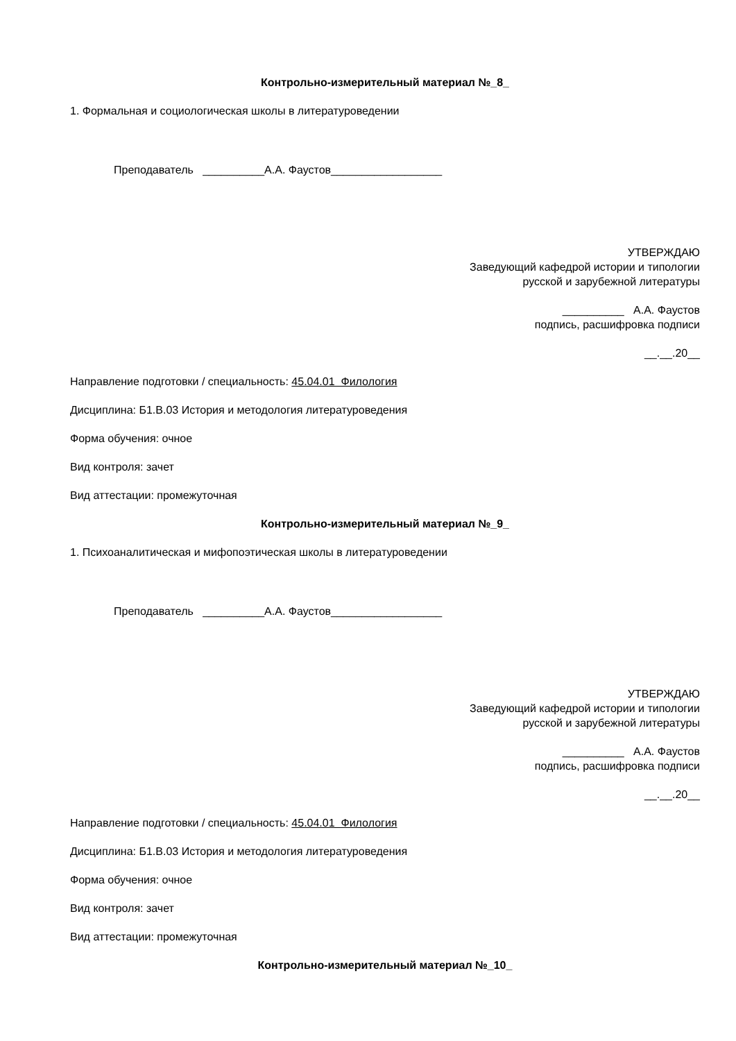Контрольно-измерительный материал №_8_
1. Формальная и социологическая школы в литературоведении
Преподаватель __________А.А. Фаустов__________________
УТВЕРЖДАЮ
Заведующий кафедрой истории и типологии
русской и зарубежной литературы
__________ А.А. Фаустов
подпись, расшифровка подписи
__.__.20__
Направление подготовки / специальность: 45.04.01 Филология
Дисциплина: Б1.В.03 История и методология литературоведения
Форма обучения: очное
Вид контроля: зачет
Вид аттестации: промежуточная
Контрольно-измерительный материал №_9_
1. Психоаналитическая и мифопоэтическая школы в литературоведении
Преподаватель __________А.А. Фаустов__________________
УТВЕРЖДАЮ
Заведующий кафедрой истории и типологии
русской и зарубежной литературы
__________ А.А. Фаустов
подпись, расшифровка подписи
__.__.20__
Направление подготовки / специальность: 45.04.01 Филология
Дисциплина: Б1.В.03 История и методология литературоведения
Форма обучения: очное
Вид контроля: зачет
Вид аттестации: промежуточная
Контрольно-измерительный материал №_10_